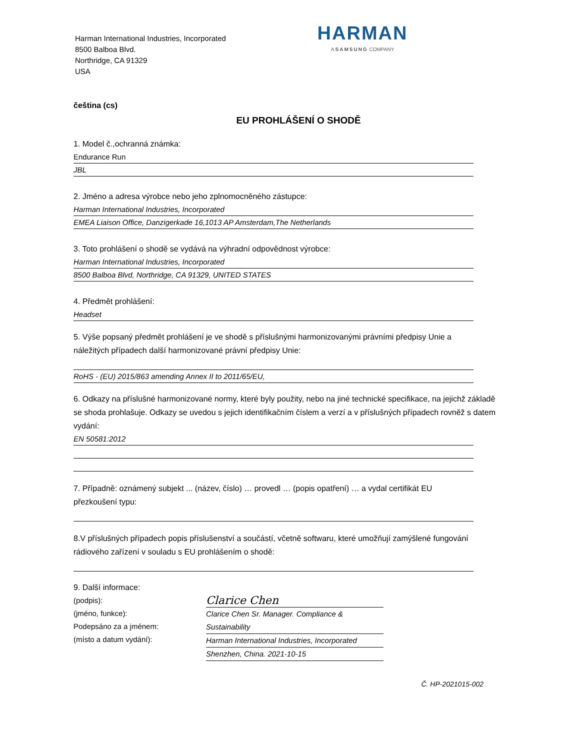Harman International Industries, Incorporated
8500 Balboa Blvd.
Northridge, CA 91329
USA
HARMAN
A SAMSUNG COMPANY
čeština (cs)
EU PROHLÁŠENÍ O SHODĚ
1. Model č.,ochranná známka:
Endurance Run
JBL
2. Jméno a adresa výrobce nebo jeho zplnomocněného zástupce:
Harman International Industries, Incorporated
EMEA Liaison Office, Danzigerkade 16,1013 AP Amsterdam,The Netherlands
3. Toto prohlášení o shodě se vydává na výhradní odpovědnost výrobce:
Harman International Industries, Incorporated
8500 Balboa Blvd, Northridge, CA 91329, UNITED STATES
4. Předmět prohlášení:
Headset
5. Výše popsaný předmět prohlášení je ve shodě s příslušnými harmonizovanými právními předpisy Unie a náležitých případech další harmonizované právní předpisy Unie:
RoHS - (EU) 2015/863 amending Annex II to 2011/65/EU,
6. Odkazy na příslušné harmonizované normy, které byly použity, nebo na jiné technické specifikace, na jejichž základě se shoda prohlašuje. Odkazy se uvedou s jejich identifikačním číslem a verzí a v příslušných případech rovněž s datem vydání:
EN 50581:2012
7. Případně: oznámený subjekt ... (název, číslo) … provedl … (popis opatření) … a vydal certifikát EU přezkoušení typu:
8.V příslušných případech popis příslušenství a součástí, včetně softwaru, které umožňují zamýšlené fungování rádiového zařízení v souladu s EU prohlášením o shodě:
9. Další informace:
(podpis):
(jméno, funkce):
Podepsáno za a jménem:
(místo a datum vydání):
Clarice Chen
Clarice Chen Sr. Manager. Compliance & Sustainability
Harman International Industries, Incorporated
Shenzhen, China. 2021-10-15
Č. HP-2021015-002